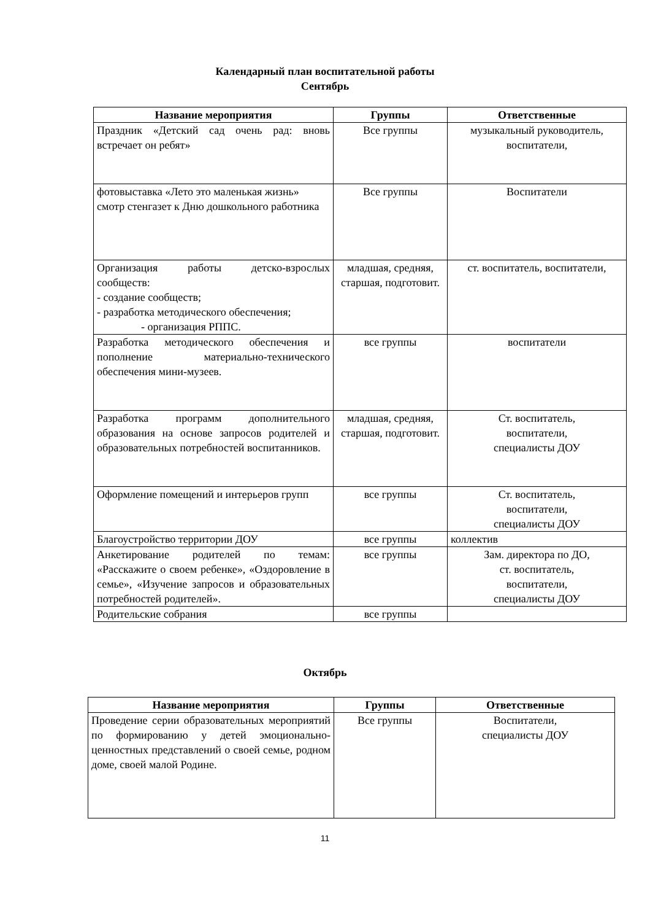Календарный план воспитательной работы
Сентябрь
| Название мероприятия | Группы | Ответственные |
| --- | --- | --- |
| Праздник «Детский сад очень рад: вновь встречает он ребят» | Все группы | музыкальный руководитель, воспитатели, |
| фотовыставка «Лето это маленькая жизнь» смотр стенгазет к Дню дошкольного работника | Все группы | Воспитатели |
| Организация работы детско-взрослых сообществ: - создание сообществ; - разработка методического обеспечения; - организация РППС. | младшая, средняя, старшая, подготовит. | ст. воспитатель, воспитатели, |
| Разработка методического обеспечения и пополнение материально-технического обеспечения мини-музеев. | все группы | воспитатели |
| Разработка программ дополнительного образования на основе запросов родителей и образовательных потребностей воспитанников. | младшая, средняя, старшая, подготовит. | Ст. воспитатель, воспитатели, специалисты ДОУ |
| Оформление помещений и интерьеров групп | все группы | Ст. воспитатель, воспитатели, специалисты ДОУ |
| Благоустройство территории ДОУ | все группы | коллектив |
| Анкетирование родителей по темам: «Расскажите о своем ребенке», «Оздоровление в семье», «Изучение запросов и образовательных потребностей родителей». | все группы | Зам. директора по ДО, ст. воспитатель, воспитатели, специалисты ДОУ |
| Родительские собрания | все группы | |
Октябрь
| Название мероприятия | Группы | Ответственные |
| --- | --- | --- |
| Проведение серии образовательных мероприятий по формированию у детей эмоционально-ценностных представлений о своей семье, родном доме, своей малой Родине. | Все группы | Воспитатели, специалисты ДОУ |
11